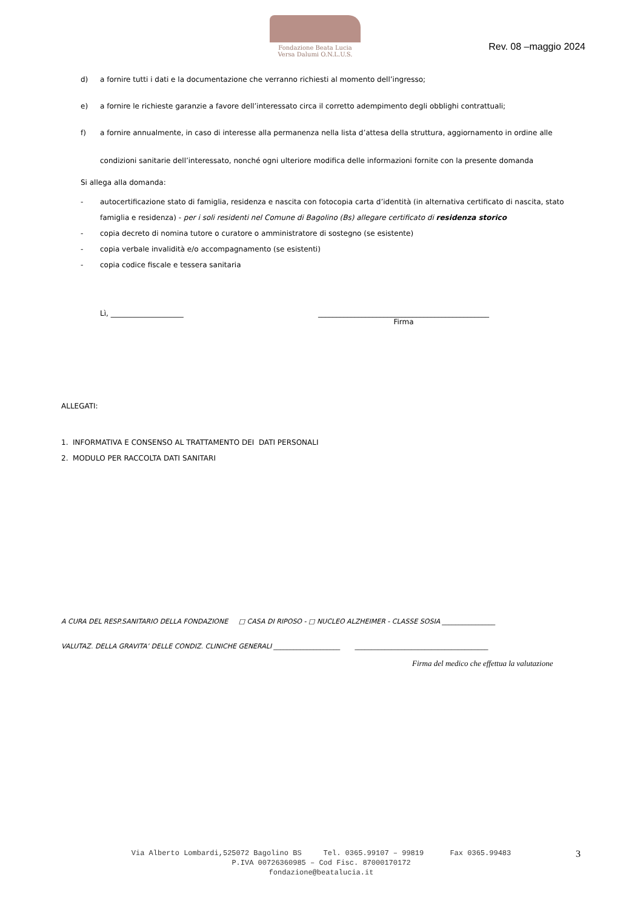Fondazione Beata Lucia
Versa Dalumi O.N.L.U.S.
Rev. 08 –maggio 2024
d) a fornire tutti i dati e la documentazione che verranno richiesti al momento dell’ingresso;
e) a fornire le richieste garanzie a favore dell’interessato circa il corretto adempimento degli obblighi contrattuali;
f) a fornire annualmente, in caso di interesse alla permanenza nella lista d’attesa della struttura, aggiornamento in ordine alle condizioni sanitarie dell’interessato, nonché ogni ulteriore modifica delle informazioni fornite con la presente domanda
Si allega alla domanda:
- autocertificazione stato di famiglia, residenza e nascita con fotocopia carta d’identità (in alternativa certificato di nascita, stato famiglia e residenza) - per i soli residenti nel Comune di Bagolino (Bs) allegare certificato di residenza storico
- copia decreto di nomina tutore o curatore o amministratore di sostegno (se esistente)
- copia verbale invalidità e/o accompagnamento (se esistenti)
- copia codice fiscale e tessera sanitaria
Lì, ____________________ _______________________________________________
Firma
ALLEGATI:
1. INFORMATIVA E CONSENSO AL TRATTAMENTO DEI DATI PERSONALI
2. MODULO PER RACCOLTA DATI SANITARI
A CURA DEL RESP.SANITARIO DELLA FONDAZIONE □ CASA DI RIPOSO - □ NUCLEO ALZHEIMER - CLASSE SOSIA ________________
VALUTAZ. DELLA GRAVITA’ DELLE CONDIZ. CLINICHE GENERALI ____________________ ________________________________________
Firma del medico che effettua la valutazione
Via Alberto Lombardi,525072 Bagolino BS Tel. 0365.99107 – 99819 Fax 0365.99483
P.IVA 00726360985 – Cod Fisc. 87000170172
fondazione@beatalucia.it
3